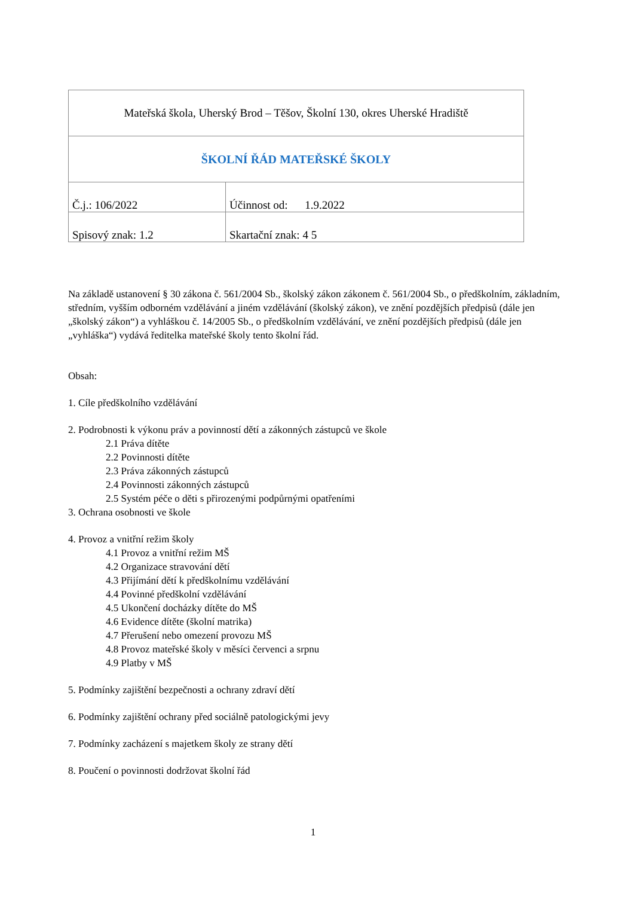| Mateřská škola, Uherský Brod – Těšov, Školní 130, okres Uherské Hradiště | |
| ŠKOLNÍ ŘÁD MATEŘSKÉ ŠKOLY | |
| Č.j.: 106/2022 | Účinnost od: 1.9.2022 |
| Spisový znak: 1.2 | Skartační znak: 4 5 |
Na základě ustanovení § 30 zákona č. 561/2004 Sb., školský zákon zákonem č. 561/2004 Sb., o předškolním, základním, středním, vyšším odborném vzdělávání a jiném vzdělávání (školský zákon), ve znění pozdějších předpisů (dále jen „školský zákon“) a vyhláškou č. 14/2005 Sb., o předškolním vzdělávání, ve znění pozdějších předpisů (dále jen „vyhláška“) vydává ředitelka mateřské školy tento školní řád.
Obsah:
1. Cíle předškolního vzdělávání
2. Podrobnosti k výkonu práv a povinností dětí a zákonných zástupců ve škole
2.1 Práva dítěte
2.2 Povinnosti dítěte
2.3 Práva zákonných zástupců
2.4 Povinnosti zákonných zástupců
2.5 Systém péče o děti s přirozenými podpůrnými opatřeními
3. Ochrana osobnosti ve škole
4. Provoz a vnitřní režim školy
4.1 Provoz a vnitřní režim MŠ
4.2 Organizace stravování dětí
4.3 Přijímání dětí k předškolnímu vzdělávání
4.4 Povinné předškolní vzdělávání
4.5 Ukončení docházky dítěte do MŠ
4.6 Evidence dítěte (školní matrika)
4.7 Přerušení nebo omezení provozu MŠ
4.8 Provoz mateřské školy v měsíci červenci a srpnu
4.9 Platby v MŠ
5. Podmínky zajištění bezpečnosti a ochrany zdraví dětí
6. Podmínky zajištění ochrany před sociálně patologickými jevy
7. Podmínky zacházení s majetkem školy ze strany dětí
8. Poučení o povinnosti dodržovat školní řád
1